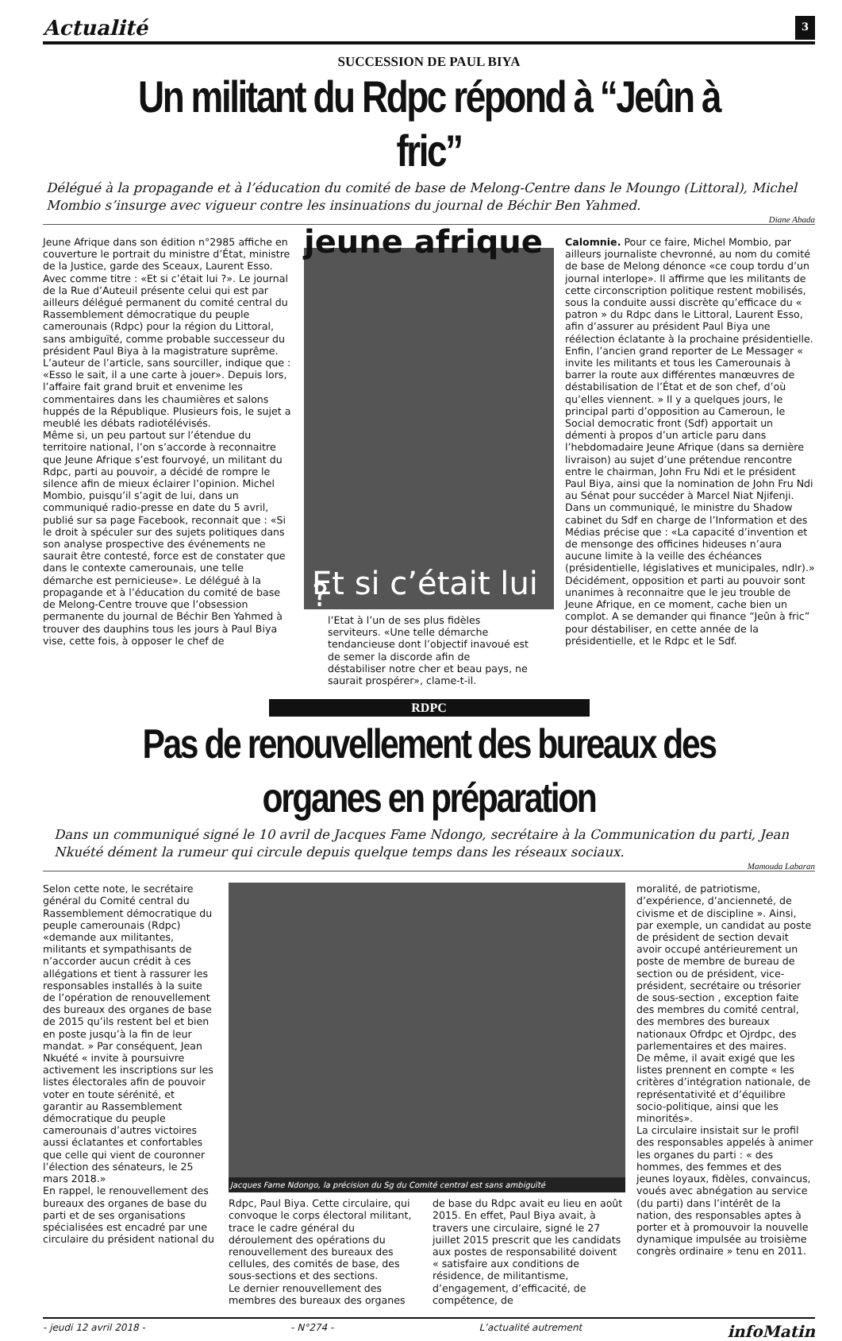Actualité 3
SUCCESSION DE PAUL BIYA
Un militant du Rdpc répond à “Jeûn à fric”
Délégué à la propagande et à l’éducation du comité de base de Melong-Centre dans le Moungo (Littoral), Michel Mombio s’insurge avec vigueur contre les insinuations du journal de Béchir Ben Yahmed.
Diane Abada
Jeune Afrique dans son édition n°2985 affiche en couverture le portrait du ministre d’État, ministre de la Justice, garde des Sceaux, Laurent Esso. Avec comme titre : «Et si c’était lui ?». Le journal de la Rue d’Auteuil présente celui qui est par ailleurs délégué permanent du comité central du Rassemblement démocratique du peuple camerounais (Rdpc) pour la région du Littoral, sans ambiguïté, comme probable successeur du président Paul Biya à la magistrature suprême. L’auteur de l’article, sans sourciller, indique que : «Esso le sait, il a une carte à jouer». Depuis lors, l’affaire fait grand bruit et envenime les commentaires dans les chaumières et salons huppés de la République. Plusieurs fois, le sujet a meublé les débats radiotélévisés.
Même si, un peu partout sur l’étendue du territoire national, l’on s’accorde à reconnaitre que Jeune Afrique s’est fourvoyé, un militant du Rdpc, parti au pouvoir, a décidé de rompre le silence afin de mieux éclairer l’opinion. Michel Mombio, puisqu’il s’agit de lui, dans un communiqué radio-presse en date du 5 avril, publié sur sa page Facebook, reconnait que : «Si le droit à spéculer sur des sujets politiques dans son analyse prospective des événements ne saurait être contesté, force est de constater que dans le contexte camerounais, une telle démarche est pernicieuse». Le délégué à la propagande et à l’éducation du comité de base de Melong-Centre trouve que l’obsession permanente du journal de Béchir Ben Yahmed à trouver des dauphins tous les jours à Paul Biya vise, cette fois, à opposer le chef de
jeune afrique
Et si c’était lui ?
l’Etat à l’un de ses plus fidèles serviteurs. «Une telle démarche tendancieuse dont l’objectif inavoué est de semer la discorde afin de déstabiliser notre cher et beau pays, ne saurait prospérer», clame-t-il.
Calomnie. Pour ce faire, Michel Mombio, par ailleurs journaliste chevronné, au nom du comité de base de Melong dénonce «ce coup tordu d’un journal interlope». Il affirme que les militants de cette circonscription politique restent mobilisés, sous la conduite aussi discrète qu’efficace du « patron » du Rdpc dans le Littoral, Laurent Esso, afin d’assurer au président Paul Biya une réélection éclatante à la prochaine présidentielle. Enfin, l’ancien grand reporter de Le Messager « invite les militants et tous les Camerounais à barrer la route aux différentes manœuvres de déstabilisation de l’État et de son chef, d’où qu’elles viennent. » Il y a quelques jours, le principal parti d’opposition au Cameroun, le Social democratic front (Sdf) apportait un démenti à propos d’un article paru dans l’hebdomadaire Jeune Afrique (dans sa dernière livraison) au sujet d’une prétendue rencontre entre le chairman, John Fru Ndi et le président Paul Biya, ainsi que la nomination de John Fru Ndi au Sénat pour succéder à Marcel Niat Njifenji. Dans un communiqué, le ministre du Shadow cabinet du Sdf en charge de l’Information et des Médias précise que : «La capacité d’invention et de mensonge des officines hideuses n’aura aucune limite à la veille des échéances (présidentielle, législatives et municipales, ndlr).»
Décidément, opposition et parti au pouvoir sont unanimes à reconnaitre que le jeu trouble de Jeune Afrique, en ce moment, cache bien un complot. A se demander qui finance “Jeûn à fric” pour déstabiliser, en cette année de la présidentielle, et le Rdpc et le Sdf.
RDPC
Pas de renouvellement des bureaux des organes en préparation
Dans un communiqué signé le 10 avril de Jacques Fame Ndongo, secrétaire à la Communication du parti, Jean Nkuété dément la rumeur qui circule depuis quelque temps dans les réseaux sociaux.
Mamouda Labaran
Selon cette note, le secrétaire général du Comité central du Rassemblement démocratique du peuple camerounais (Rdpc) «demande aux militantes, militants et sympathisants de n’accorder aucun crédit à ces allégations et tient à rassurer les responsables installés à la suite de l’opération de renouvellement des bureaux des organes de base de 2015 qu’ils restent bel et bien en poste jusqu’à la fin de leur mandat. » Par conséquent, Jean Nkuété « invite à poursuivre activement les inscriptions sur les listes électorales afin de pouvoir voter en toute sérénité, et garantir au Rassemblement démocratique du peuple camerounais d’autres victoires aussi éclatantes et confortables que celle qui vient de couronner l’élection des sénateurs, le 25 mars 2018.»
En rappel, le renouvellement des bureaux des organes de base du parti et de ses organisations spécialisées est encadré par une circulaire du président national du
Jacques Fame Ndongo, la précision du Sg du Comité central est sans ambiguïté
Rdpc, Paul Biya. Cette circulaire, qui convoque le corps électoral militant, trace le cadre général du déroulement des opérations du renouvellement des bureaux des cellules, des comités de base, des sous-sections et des sections.
Le dernier renouvellement des membres des bureaux des organes
de base du Rdpc avait eu lieu en août 2015. En effet, Paul Biya avait, à travers une circulaire, signé le 27 juillet 2015 prescrit que les candidats aux postes de responsabilité doivent « satisfaire aux conditions de résidence, de militantisme, d’engagement, d’efficacité, de compétence, de
moralité, de patriotisme, d’expérience, d’ancienneté, de civisme et de discipline ». Ainsi, par exemple, un candidat au poste de président de section devait avoir occupé antérieurement un poste de membre de bureau de section ou de président, vice-président, secrétaire ou trésorier de sous-section , exception faite des membres du comité central, des membres des bureaux nationaux Ofrdpc et Ojrdpc, des parlementaires et des maires.
De même, il avait exigé que les listes prennent en compte « les critères d’intégration nationale, de représentativité et d’équilibre socio-politique, ainsi que les minorités».
La circulaire insistait sur le profil des responsables appelés à animer les organes du parti : « des hommes, des femmes et des jeunes loyaux, fidèles, convaincus, voués avec abnégation au service (du parti) dans l’intérêt de la nation, des responsables aptes à porter et à promouvoir la nouvelle dynamique impulsée au troisième congrès ordinaire » tenu en 2011.
- jeudi 12 avril 2018 - - N°274 - L’actualité autrement infoMatin